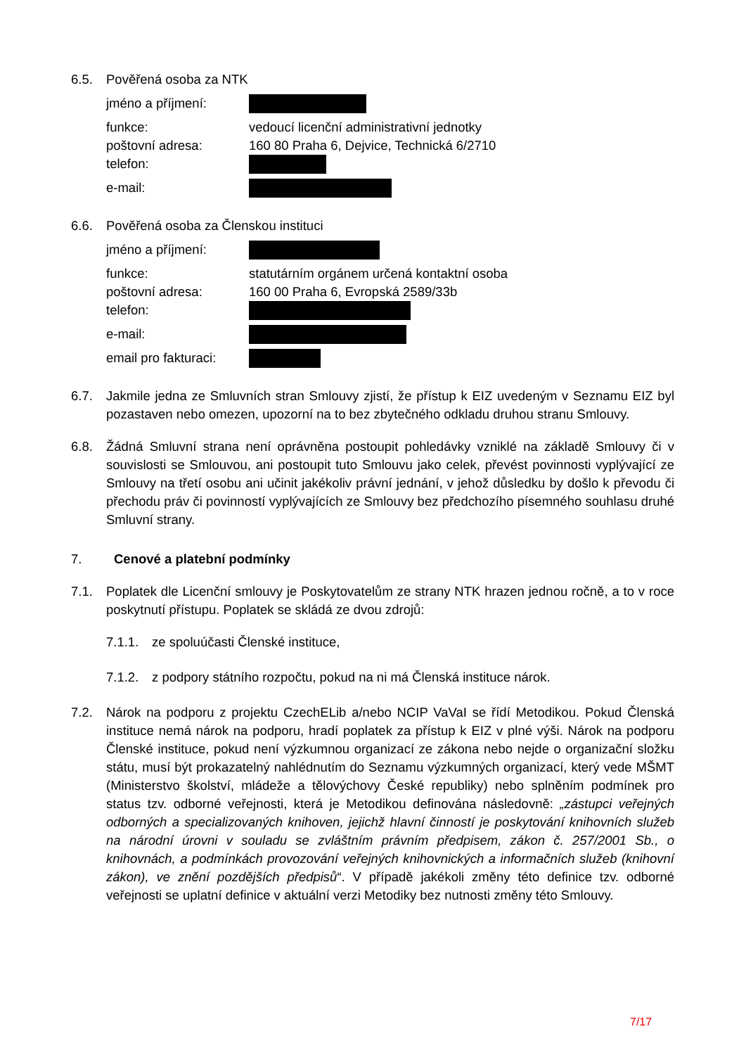6.5. Pověřená osoba za NTK
| jméno a příjmení: | |
| funkce: | vedoucí licenční administrativní jednotky |
| poštovní adresa: | 160 80 Praha 6, Dejvice, Technická 6/2710 |
| telefon: | |
| e-mail: | |
6.6. Pověřená osoba za Členskou instituci
| jméno a příjmení: | |
| funkce: | statutárním orgánem určená kontaktní osoba |
| poštovní adresa: | 160 00 Praha 6, Evropská 2589/33b |
| telefon: | |
| e-mail: | |
| email pro fakturaci: | |
6.7. Jakmile jedna ze Smluvních stran Smlouvy zjistí, že přístup k EIZ uvedeným v Seznamu EIZ byl pozastaven nebo omezen, upozorní na to bez zbytečného odkladu druhou stranu Smlouvy.
6.8. Žádná Smluvní strana není oprávněna postoupit pohledávky vzniklé na základě Smlouvy či v souvislosti se Smlouvou, ani postoupit tuto Smlouvu jako celek, převést povinnosti vyplývající ze Smlouvy na třetí osobu ani učinit jakékoliv právní jednání, v jehož důsledku by došlo k převodu či přechodu práv či povinností vyplývajících ze Smlouvy bez předchozího písemného souhlasu druhé Smluvní strany.
7. Cenové a platební podmínky
7.1. Poplatek dle Licenční smlouvy je Poskytovatelům ze strany NTK hrazen jednou ročně, a to v roce poskytnutí přístupu. Poplatek se skládá ze dvou zdrojů:
7.1.1.
ze spoluúčasti Členské instituce,
7.1.2.
z podpory státního rozpočtu, pokud na ni má Členská instituce nárok.
7.2. Nárok na podporu z projektu CzechELib a/nebo NCIP VaVaI se řídí Metodikou. Pokud Členská instituce nemá nárok na podporu, hradí poplatek za přístup k EIZ v plné výši. Nárok na podporu Členské instituce, pokud není výzkumnou organizací ze zákona nebo nejde o organizační složku státu, musí být prokazatelný nahlédnutím do Seznamu výzkumných organizací, který vede MŠMT (Ministerstvo školství, mládeže a tělovýchovy České republiky) nebo splněním podmínek pro status tzv. odborné veřejnosti, která je Metodikou definována následovně: „zástupci veřejných odborných a specializovaných knihoven, jejichž hlavní činností je poskytování knihovních služeb na národní úrovni v souladu se zvláštním právním předpisem, zákon č. 257/2001 Sb., o knihovnách, a podmínkách provozování veřejných knihovnických a informačních služeb (knihovní zákon), ve znění pozdějších předpisů“. V případě jakékoli změny této definice tzv. odborné veřejnosti se uplatní definice v aktuální verzi Metodiky bez nutnosti změny této Smlouvy.
7/17